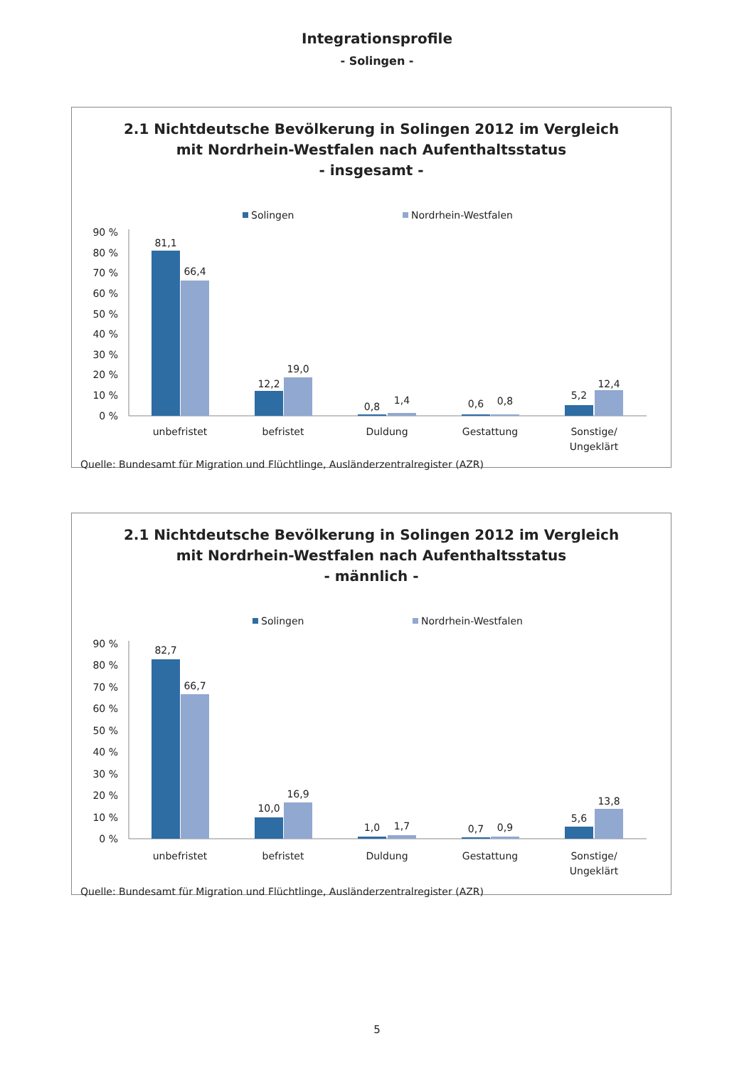Integrationsprofile
- Solingen -
2.1 Nichtdeutsche Bevölkerung in Solingen 2012 im Vergleich
mit Nordrhein-Westfalen nach Aufenthaltsstatus
- insgesamt -
Solingen
Nordrhein-Westfalen
90 %
80 %
70 %
60 %
50 %
40 %
30 %
20 %
10 %
0 %
81,1
66,4
12,2
19,0
0,8
1,4
0,6
0,8
5,2
12,4
unbefristet
befristet
Duldung
Gestattung
Sonstige/
Ungeklärt
Quelle: Bundesamt für Migration und Flüchtlinge, Ausländerzentralregister (AZR)
2.1 Nichtdeutsche Bevölkerung in Solingen 2012 im Vergleich
mit Nordrhein-Westfalen nach Aufenthaltsstatus
- männlich -
Solingen
Nordrhein-Westfalen
90 %
80 %
70 %
60 %
50 %
40 %
30 %
20 %
10 %
0 %
82,7
66,7
10,0
16,9
1,0
1,7
0,7
0,9
5,6
13,8
unbefristet
befristet
Duldung
Gestattung
Sonstige/
Ungeklärt
Quelle: Bundesamt für Migration und Flüchtlinge, Ausländerzentralregister (AZR)
5